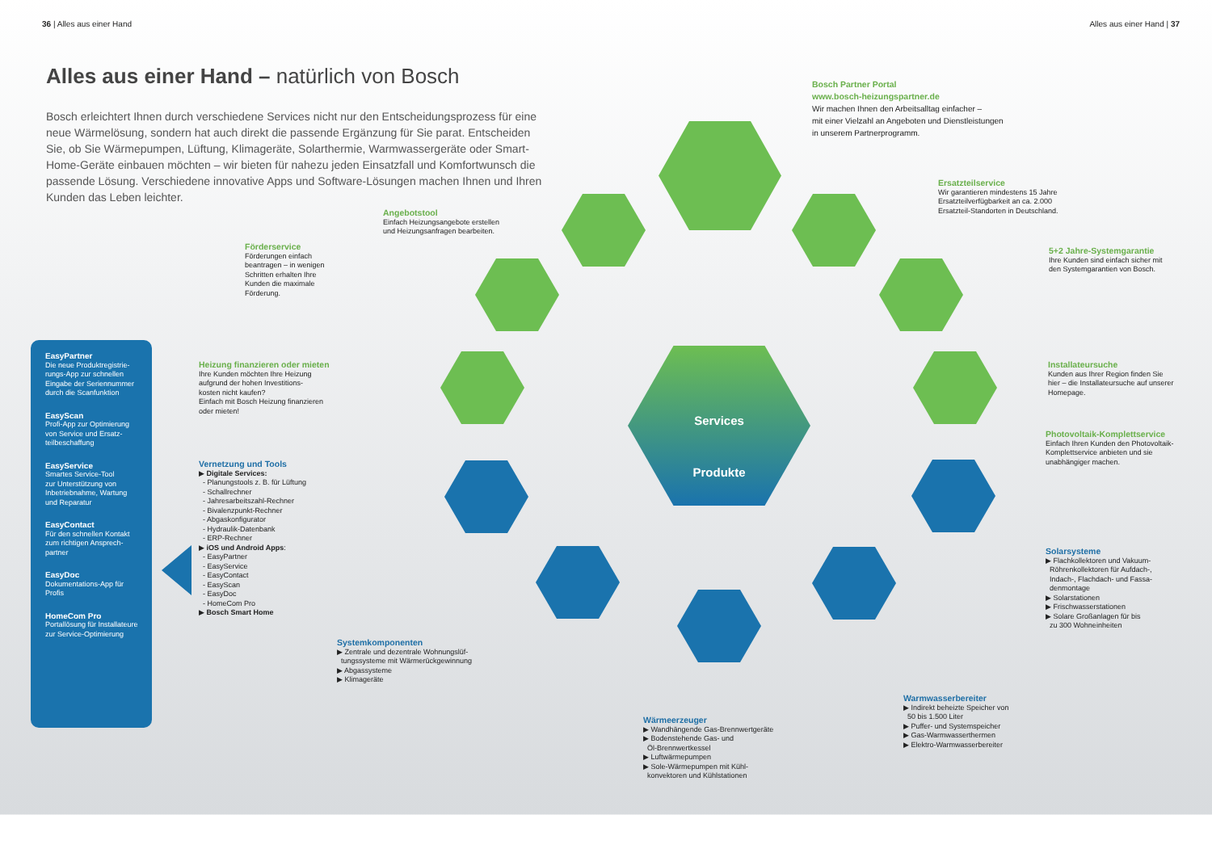36 | Alles aus einer Hand Alles aus einer Hand | 37
Alles aus einer Hand – natürlich von Bosch
Bosch erleichtert Ihnen durch verschiedene Services nicht nur den Entscheidungsprozess für eine neue Wärmelösung, sondern hat auch direkt die passende Ergänzung für Sie parat. Entscheiden Sie, ob Sie Wärmepumpen, Lüftung, Klimageräte, Solarthermie, Warmwassergeräte oder Smart-Home-Geräte einbauen möchten – wir bieten für nahezu jeden Einsatzfall und Komfortwunsch die passende Lösung. Verschiedene innovative Apps und Software-Lösungen machen Ihnen und Ihren Kunden das Leben leichter.
Services
Produkte
Bosch Partner Portal
www.bosch-heizungspartner.de
Wir machen Ihnen den Arbeitsalltag einfacher –
mit einer Vielzahl an Angeboten und Dienstleistungen
in unserem Partnerprogramm.
Angebotstool
Einfach Heizungsangebote erstellen
und Heizungsanfragen bearbeiten.
Förderservice
Förderungen einfach
beantragen – in wenigen
Schritten erhalten Ihre
Kunden die maximale
Förderung.
Ersatzteilservice
Wir garantieren mindestens 15 Jahre
Ersatzteilverfügbarkeit an ca. 2.000
Ersatzteil-Standorten in Deutschland.
5+2 Jahre-Systemgarantie
Ihre Kunden sind einfach sicher mit
den Systemgarantien von Bosch.
Heizung finanzieren oder mieten
Ihre Kunden möchten Ihre Heizung
aufgrund der hohen Investitions-
kosten nicht kaufen?
Einfach mit Bosch Heizung finanzieren
oder mieten!
Installateursuche
Kunden aus Ihrer Region finden Sie
hier – die Installateursuche auf unserer
Homepage.
Photovoltaik-Komplettservice
Einfach Ihren Kunden den Photovoltaik-
Komplettservice anbieten und sie
unabhängiger machen.
Vernetzung und Tools
▶ Digitale Services:
- Planungstools z. B. für Lüftung
- Schallrechner
- Jahresarbeitszahl-Rechner
- Bivalenzpunkt-Rechner
- Abgaskonfigurator
- Hydraulik-Datenbank
- ERP-Rechner
▶ iOS und Android Apps:
- EasyPartner
- EasyService
- EasyContact
- EasyScan
- EasyDoc
- HomeCom Pro
▶ Bosch Smart Home
Solarsysteme
▶ Flachkollektoren und Vakuum-
Röhrenkollektoren für Aufdach-,
Indach-, Flachdach- und Fassa-
denmontage
▶ Solarstationen
▶ Frischwasserstationen
▶ Solare Großanlagen für bis
zu 300 Wohneinheiten
Systemkomponenten
▶ Zentrale und dezentrale Wohnungslüf-
tungssysteme mit Wärmerückgewinnung
▶ Abgassysteme
▶ Klimageräte
Warmwasserbereiter
▶ Indirekt beheizte Speicher von
50 bis 1.500 Liter
▶ Puffer- und Systemspeicher
▶ Gas-Warmwasserthermen
▶ Elektro-Warmwasserbereiter
Wärmeerzeuger
▶ Wandhängende Gas-Brennwertgeräte
▶ Bodenstehende Gas- und
Öl-Brennwertkessel
▶ Luftwärmepumpen
▶ Sole-Wärmepumpen mit Kühl-
konvektoren und Kühlstationen
EasyPartner
Die neue Produktregistrie-
rungs-App zur schnellen
Eingabe der Seriennummer
durch die Scanfunktion
EasyScan
Profi-App zur Optimierung
von Service und Ersatz-
teilbeschaffung
EasyService
Smartes Service-Tool
zur Unterstützung von
Inbetriebnahme, Wartung
und Reparatur
EasyContact
Für den schnellen Kontakt
zum richtigen Ansprech-
partner
EasyDoc
Dokumentations-App für
Profis
HomeCom Pro
Portallösung für Installateure
zur Service-Optimierung